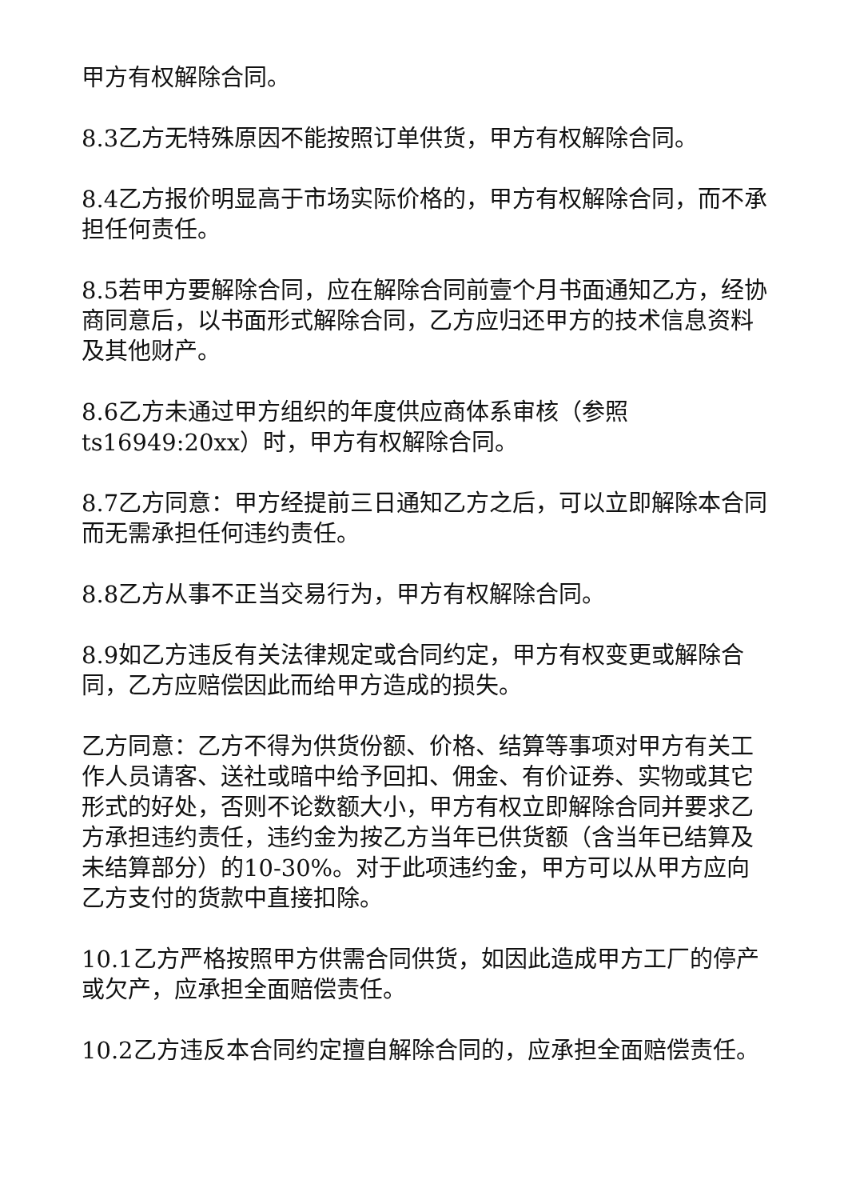甲方有权解除合同。
8.3乙方无特殊原因不能按照订单供货，甲方有权解除合同。
8.4乙方报价明显高于市场实际价格的，甲方有权解除合同，而不承担任何责任。
8.5若甲方要解除合同，应在解除合同前壹个月书面通知乙方，经协商同意后，以书面形式解除合同，乙方应归还甲方的技术信息资料及其他财产。
8.6乙方未通过甲方组织的年度供应商体系审核（参照ts16949:20xx）时，甲方有权解除合同。
8.7乙方同意：甲方经提前三日通知乙方之后，可以立即解除本合同而无需承担任何违约责任。
8.8乙方从事不正当交易行为，甲方有权解除合同。
8.9如乙方违反有关法律规定或合同约定，甲方有权变更或解除合同，乙方应赔偿因此而给甲方造成的损失。
乙方同意：乙方不得为供货份额、价格、结算等事项对甲方有关工作人员请客、送社或暗中给予回扣、佣金、有价证券、实物或其它形式的好处，否则不论数额大小，甲方有权立即解除合同并要求乙方承担违约责任，违约金为按乙方当年已供货额（含当年已结算及未结算部分）的10-30%。对于此项违约金，甲方可以从甲方应向乙方支付的货款中直接扣除。
10.1乙方严格按照甲方供需合同供货，如因此造成甲方工厂的停产或欠产，应承担全面赔偿责任。
10.2乙方违反本合同约定擅自解除合同的，应承担全面赔偿责任。